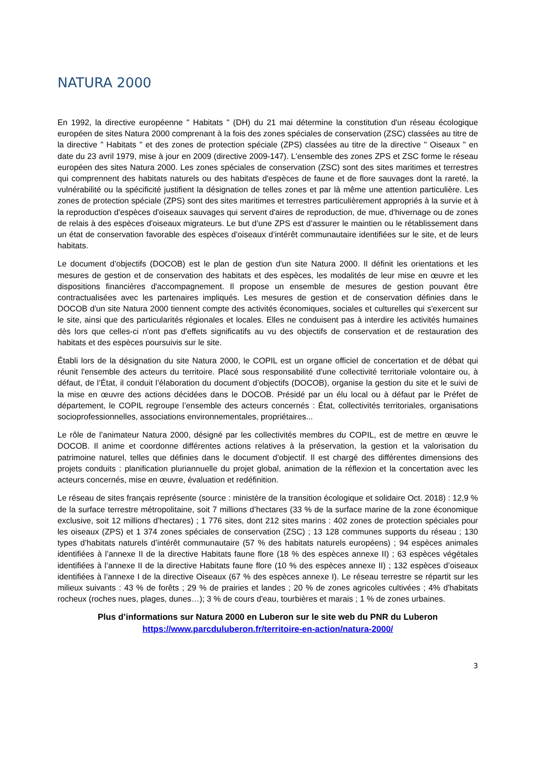NATURA 2000
En 1992, la directive européenne " Habitats " (DH) du 21 mai détermine la constitution d'un réseau écologique européen de sites Natura 2000 comprenant à la fois des zones spéciales de conservation (ZSC) classées au titre de la directive " Habitats " et des zones de protection spéciale (ZPS) classées au titre de la directive " Oiseaux " en date du 23 avril 1979, mise à jour en 2009 (directive 2009-147). L'ensemble des zones ZPS et ZSC forme le réseau européen des sites Natura 2000. Les zones spéciales de conservation (ZSC) sont des sites maritimes et terrestres qui comprennent des habitats naturels ou des habitats d'espèces de faune et de flore sauvages dont la rareté, la vulnérabilité ou la spécificité justifient la désignation de telles zones et par là même une attention particulière. Les zones de protection spéciale (ZPS) sont des sites maritimes et terrestres particulièrement appropriés à la survie et à la reproduction d'espèces d'oiseaux sauvages qui servent d'aires de reproduction, de mue, d'hivernage ou de zones de relais à des espèces d'oiseaux migrateurs. Le but d’une ZPS est d’assurer le maintien ou le rétablissement dans un état de conservation favorable des espèces d’oiseaux d’intérêt communautaire identifiées sur le site, et de leurs habitats.
Le document d’objectifs (DOCOB) est le plan de gestion d'un site Natura 2000. Il définit les orientations et les mesures de gestion et de conservation des habitats et des espèces, les modalités de leur mise en œuvre et les dispositions financières d'accompagnement. Il propose un ensemble de mesures de gestion pouvant être contractualisées avec les partenaires impliqués. Les mesures de gestion et de conservation définies dans le DOCOB d'un site Natura 2000 tiennent compte des activités économiques, sociales et culturelles qui s'exercent sur le site, ainsi que des particularités régionales et locales. Elles ne conduisent pas à interdire les activités humaines dès lors que celles-ci n'ont pas d'effets significatifs au vu des objectifs de conservation et de restauration des habitats et des espèces poursuivis sur le site.
Établi lors de la désignation du site Natura 2000, le COPIL est un organe officiel de concertation et de débat qui réunit l'ensemble des acteurs du territoire. Placé sous responsabilité d'une collectivité territoriale volontaire ou, à défaut, de l’État, il conduit l’élaboration du document d’objectifs (DOCOB), organise la gestion du site et le suivi de la mise en œuvre des actions décidées dans le DOCOB. Présidé par un élu local ou à défaut par le Préfet de département, le COPIL regroupe l’ensemble des acteurs concernés : État, collectivités territoriales, organisations socioprofessionnelles, associations environnementales, propriétaires...
Le rôle de l’animateur Natura 2000, désigné par les collectivités membres du COPIL, est de mettre en œuvre le DOCOB. Il anime et coordonne différentes actions relatives à la préservation, la gestion et la valorisation du patrimoine naturel, telles que définies dans le document d'objectif. Il est chargé des différentes dimensions des projets conduits : planification pluriannuelle du projet global, animation de la réflexion et la concertation avec les acteurs concernés, mise en œuvre, évaluation et redéfinition.
Le réseau de sites français représente (source : ministère de la transition écologique et solidaire Oct. 2018) : 12,9 % de la surface terrestre métropolitaine, soit 7 millions d’hectares (33 % de la surface marine de la zone économique exclusive, soit 12 millions d'hectares) ; 1 776 sites, dont 212 sites marins : 402 zones de protection spéciales pour les oiseaux (ZPS) et 1 374 zones spéciales de conservation (ZSC) ; 13 128 communes supports du réseau ; 130 types d’habitats naturels d’intérêt communautaire (57 % des habitats naturels européens) ; 94 espèces animales identifiées à l’annexe II de la directive Habitats faune flore (18 % des espèces annexe II) ; 63 espèces végétales identifiées à l’annexe II de la directive Habitats faune flore (10 % des espèces annexe II) ; 132 espèces d’oiseaux identifiées à l’annexe I de la directive Oiseaux (67 % des espèces annexe I). Le réseau terrestre se répartit sur les milieux suivants : 43 % de forêts ; 29 % de prairies et landes ; 20 % de zones agricoles cultivées ; 4% d'habitats rocheux (roches nues, plages, dunes…); 3 % de cours d'eau, tourbières et marais ; 1 % de zones urbaines.
Plus d’informations sur Natura 2000 en Luberon sur le site web du PNR du Luberon
https://www.parcduluberon.fr/territoire-en-action/natura-2000/
3